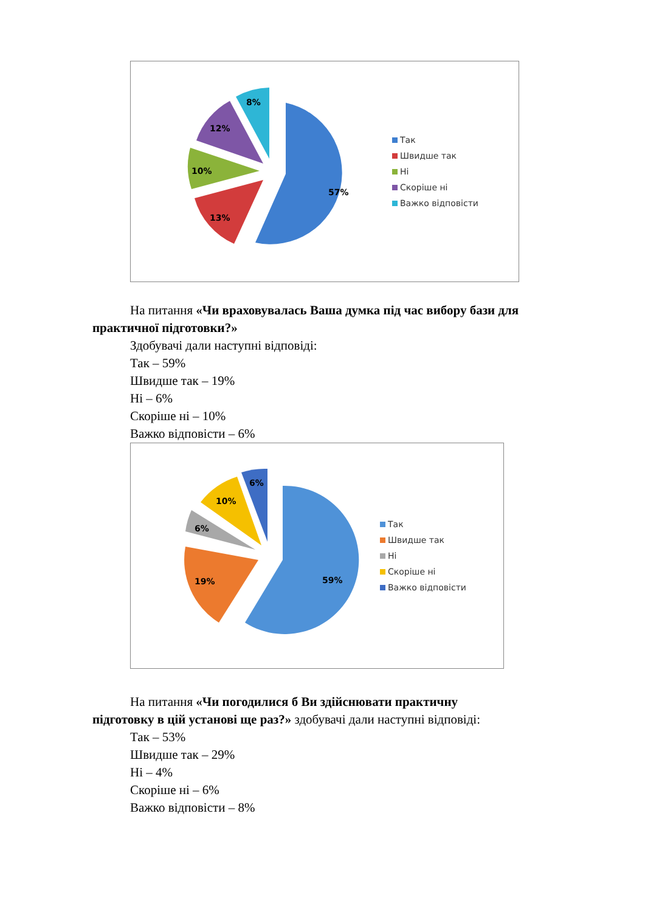57%
13%
10%
12%
8%
Так
Швидше так
Ні
Скоріше ні
Важко відповісти
На питання «Чи враховувалась Ваша думка під час вибору бази для
практичної підготовки?»
Здобувачі дали наступні відповіді:
Так – 59%
Швидше так – 19%
Ні – 6%
Скоріше ні – 10%
Важко відповісти – 6%
59%
19%
6%
10%
6%
Так
Швидше так
Ні
Скоріше ні
Важко відповісти
На питання «Чи погодилися б Ви здійснювати практичну
підготовку в цій установі ще раз?» здобувачі дали наступні відповіді:
Так – 53%
Швидше так – 29%
Ні – 4%
Скоріше ні – 6%
Важко відповісти – 8%